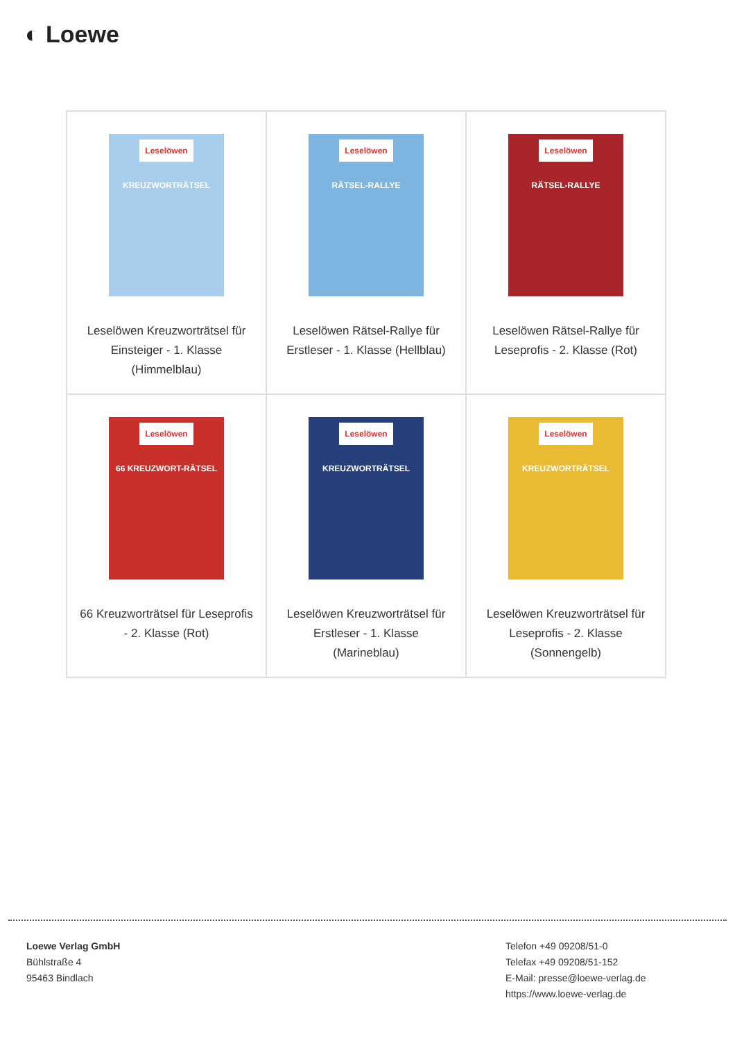◐ Loewe
| Leselöwen KREUZWORTRÄTSEL Leselöwen Kreuzworträtsel für Einsteiger - 1. Klasse (Himmelblau) | Leselöwen RÄTSEL-RALLYE Leselöwen Rätsel-Rallye für Erstleser - 1. Klasse (Hellblau) | Leselöwen RÄTSEL-RALLYE Leselöwen Rätsel-Rallye für Leseprofis - 2. Klasse (Rot) |
| Leselöwen 66 KREUZWORT-RÄTSEL 66 Kreuzworträtsel für Leseprofis - 2. Klasse (Rot) | Leselöwen KREUZWORTRÄTSEL Leselöwen Kreuzworträtsel für Erstleser - 1. Klasse (Marineblau) | Leselöwen KREUZWORTRÄTSEL Leselöwen Kreuzworträtsel für Leseprofis - 2. Klasse (Sonnengelb) |
Loewe Verlag GmbH
Bühlstraße 4
95463 Bindlach
Telefon +49 09208/51-0
Telefax +49 09208/51-152
E-Mail: presse@loewe-verlag.de
https://www.loewe-verlag.de